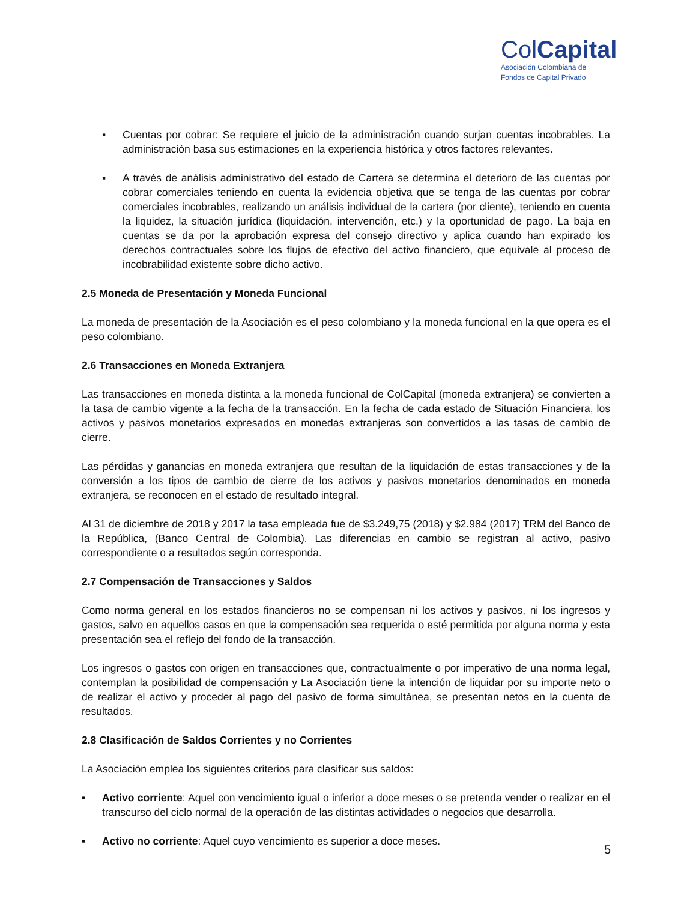ColCapital
Asociación Colombiana de
Fondos de Capital Privado
▪ Cuentas por cobrar: Se requiere el juicio de la administración cuando surjan cuentas incobrables. La administración basa sus estimaciones en la experiencia histórica y otros factores relevantes.
▪ A través de análisis administrativo del estado de Cartera se determina el deterioro de las cuentas por cobrar comerciales teniendo en cuenta la evidencia objetiva que se tenga de las cuentas por cobrar comerciales incobrables, realizando un análisis individual de la cartera (por cliente), teniendo en cuenta la liquidez, la situación jurídica (liquidación, intervención, etc.) y la oportunidad de pago. La baja en cuentas se da por la aprobación expresa del consejo directivo y aplica cuando han expirado los derechos contractuales sobre los flujos de efectivo del activo financiero, que equivale al proceso de incobrabilidad existente sobre dicho activo.
2.5 Moneda de Presentación y Moneda Funcional
La moneda de presentación de la Asociación es el peso colombiano y la moneda funcional en la que opera es el peso colombiano.
2.6 Transacciones en Moneda Extranjera
Las transacciones en moneda distinta a la moneda funcional de ColCapital (moneda extranjera) se convierten a la tasa de cambio vigente a la fecha de la transacción. En la fecha de cada estado de Situación Financiera, los activos y pasivos monetarios expresados en monedas extranjeras son convertidos a las tasas de cambio de cierre.
Las pérdidas y ganancias en moneda extranjera que resultan de la liquidación de estas transacciones y de la conversión a los tipos de cambio de cierre de los activos y pasivos monetarios denominados en moneda extranjera, se reconocen en el estado de resultado integral.
Al 31 de diciembre de 2018 y 2017 la tasa empleada fue de $3.249,75 (2018) y $2.984 (2017) TRM del Banco de la República, (Banco Central de Colombia). Las diferencias en cambio se registran al activo, pasivo correspondiente o a resultados según corresponda.
2.7 Compensación de Transacciones y Saldos
Como norma general en los estados financieros no se compensan ni los activos y pasivos, ni los ingresos y gastos, salvo en aquellos casos en que la compensación sea requerida o esté permitida por alguna norma y esta presentación sea el reflejo del fondo de la transacción.
Los ingresos o gastos con origen en transacciones que, contractualmente o por imperativo de una norma legal, contemplan la posibilidad de compensación y La Asociación tiene la intención de liquidar por su importe neto o de realizar el activo y proceder al pago del pasivo de forma simultánea, se presentan netos en la cuenta de resultados.
2.8 Clasificación de Saldos Corrientes y no Corrientes
La Asociación emplea los siguientes criterios para clasificar sus saldos:
▪ Activo corriente: Aquel con vencimiento igual o inferior a doce meses o se pretenda vender o realizar en el transcurso del ciclo normal de la operación de las distintas actividades o negocios que desarrolla.
▪ Activo no corriente: Aquel cuyo vencimiento es superior a doce meses.
5